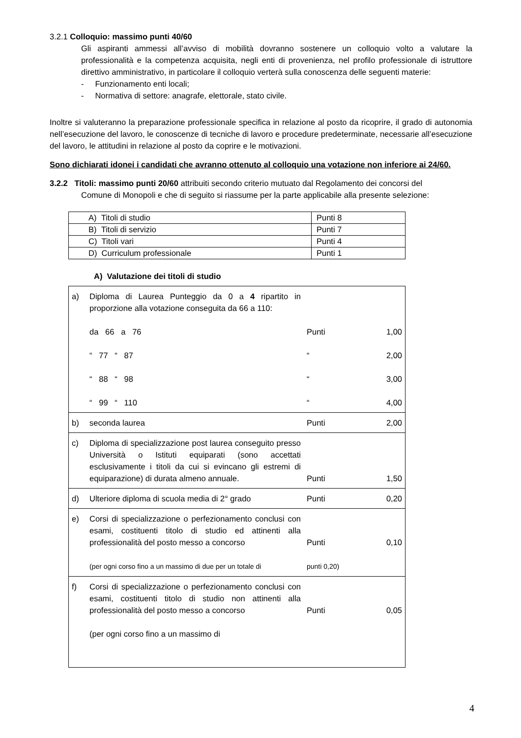3.2.1 Colloquio: massimo punti 40/60
Gli aspiranti ammessi all’avviso di mobilità dovranno sostenere un colloquio volto a valutare la professionalità e la competenza acquisita, negli enti di provenienza, nel profilo professionale di istruttore direttivo amministrativo, in particolare il colloquio verterà sulla conoscenza delle seguenti materie:
- Funzionamento enti locali;
- Normativa di settore: anagrafe, elettorale, stato civile.
Inoltre si valuteranno la preparazione professionale specifica in relazione al posto da ricoprire, il grado di autonomia nell’esecuzione del lavoro, le conoscenze di tecniche di lavoro e procedure predeterminate, necessarie all’esecuzione del lavoro, le attitudini in relazione al posto da coprire e le motivazioni.
Sono dichiarati idonei i candidati che avranno ottenuto al colloquio una votazione non inferiore ai 24/60.
3.2.2 Titoli: massimo punti 20/60 attribuiti secondo criterio mutuato dal Regolamento dei concorsi del
Comune di Monopoli e che di seguito si riassume per la parte applicabile alla presente selezione:
| A) Titoli di studio | Punti 8 |
| B) Titoli di servizio | Punti 7 |
| C) Titoli vari | Punti 4 |
| D) Curriculum professionale | Punti 1 |
A) Valutazione dei titoli di studio
| a) | Diploma di Laurea Punteggio da 0 a 4 ripartito in proporzione alla votazione conseguita da 66 a 110: da 66 a 76 “ 77 “ 87 “ 88 “ 98 “ 99 “ 110 | Punti “ “ “ | 1,00 2,00 3,00 4,00 |
| b) | seconda laurea | Punti | 2,00 |
| c) | Diploma di specializzazione post laurea conseguito presso Università o Istituti equiparati (sono accettati esclusivamente i titoli da cui si evincano gli estremi di equiparazione) di durata almeno annuale. | Punti | 1,50 |
| d) | Ulteriore diploma di scuola media di 2° grado | Punti | 0,20 |
| e) | Corsi di specializzazione o perfezionamento conclusi con esami, costituenti titolo di studio ed attinenti alla professionalità del posto messo a concorso (per ogni corso fino a un massimo di due per un totale di | Punti punti 0,20) | 0,10 |
| f) | Corsi di specializzazione o perfezionamento conclusi con esami, costituenti titolo di studio non attinenti alla professionalità del posto messo a concorso (per ogni corso fino a un massimo di | Punti | 0,05 |
4